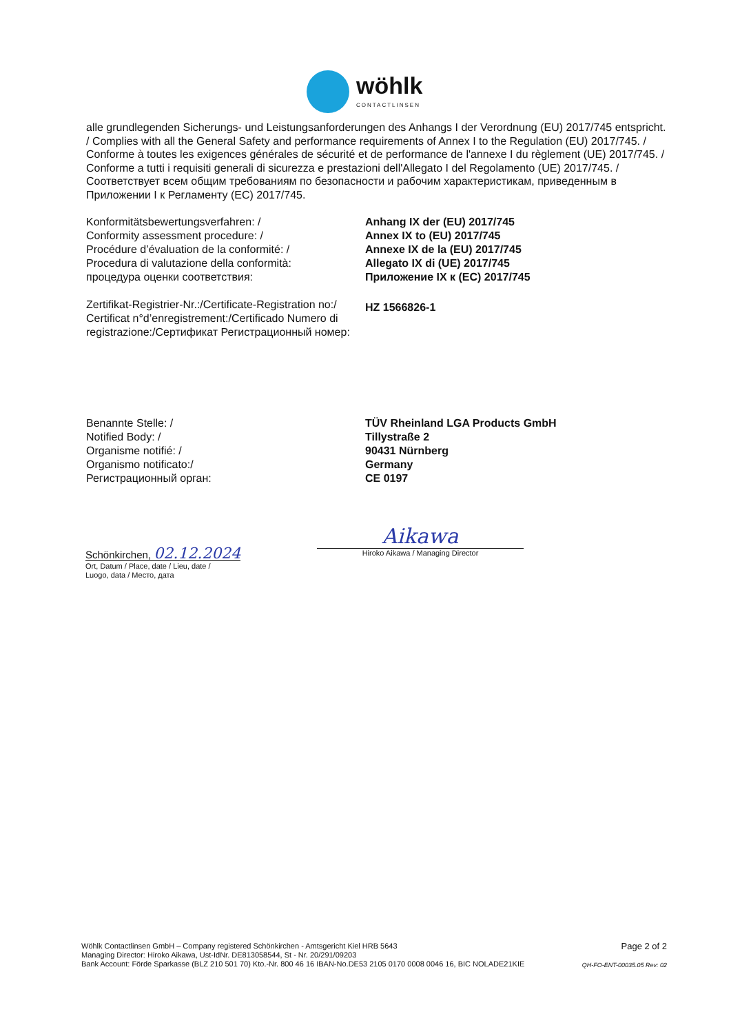wöhlk
CONTACTLINSEN
alle grundlegenden Sicherungs- und Leistungsanforderungen des Anhangs I der Verordnung (EU) 2017/745 entspricht. / Complies with all the General Safety and performance requirements of Annex I to the Regulation (EU) 2017/745. / Conforme à toutes les exigences générales de sécurité et de performance de l'annexe I du règlement (UE) 2017/745. / Conforme a tutti i requisiti generali di sicurezza e prestazioni dell'Allegato I del Regolamento (UE) 2017/745. / Соответствует всем общим требованиям по безопасности и рабочим характеристикам, приведенным в Приложении I к Регламенту (ЕС) 2017/745.
Konformitätsbewertungsverfahren: /
Conformity assessment procedure: /
Procédure d’évaluation de la conformité: /
Procedura di valutazione della conformità:
процедура оценки соответствия:
Anhang IX der (EU) 2017/745
Annex IX to (EU) 2017/745
Annexe IX de la (EU) 2017/745
Allegato IX di (UE) 2017/745
Приложение IX к (EC) 2017/745
Zertifikat-Registrier-Nr.:/Certificate-Registration no:/ Certificat n°d’enregistrement:/Certificado Numero di registrazione:/Сертификат Регистрационный номер:
HZ 1566826-1
Benannte Stelle: /
Notified Body: /
Organisme notifié: /
Organismo notificato:/
Регистрационный орган:
TÜV Rheinland LGA Products GmbH
Tillystraße 2
90431 Nürnberg
Germany
CE 0197
Schönkirchen, 02.12.2024
Ort, Datum / Place, date / Lieu, date /
Luogo, data / Место, дата
Aikawa
Hiroko Aikawa / Managing Director
Wöhlk Contactlinsen GmbH – Company registered Schönkirchen - Amtsgericht Kiel HRB 5643
Managing Director: Hiroko Aikawa, Ust-IdNr. DE813058544, St - Nr. 20/291/09203
Bank Account: Förde Sparkasse (BLZ 210 501 70) Kto.-Nr. 800 46 16 IBAN-No.DE53 2105 0170 0008 0046 16, BIC NOLADE21KIE
Page 2 of 2
QH-FO-ENT-00035.05 Rev: 02